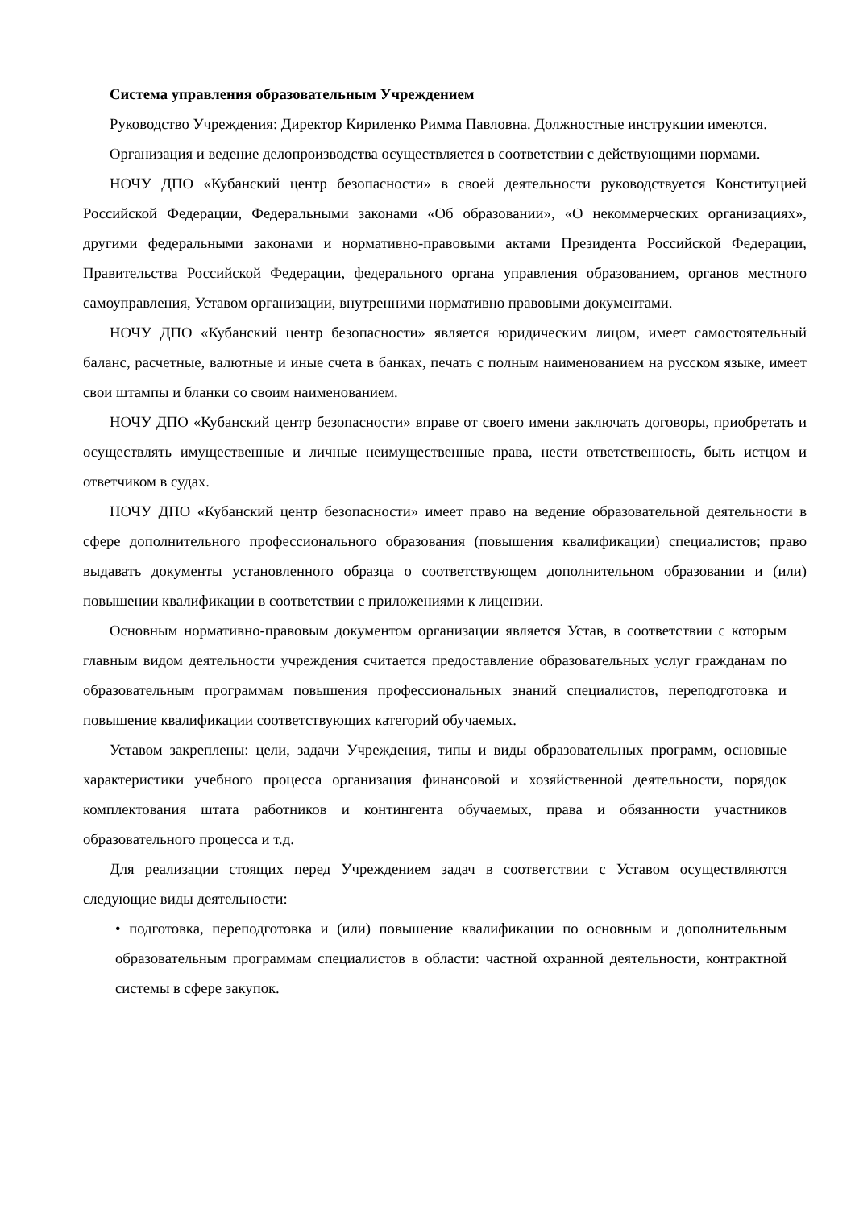Система управления образовательным Учреждением
Руководство Учреждения: Директор Кириленко Римма Павловна. Должностные инструкции имеются. Организация и ведение делопроизводства осуществляется в соответствии с действующими нормами.
НОЧУ ДПО «Кубанский центр безопасности» в своей деятельности руководствуется Конституцией Российской Федерации, Федеральными законами «Об образовании», «О некоммерческих организациях», другими федеральными законами и нормативно-правовыми актами Президента Российской Федерации, Правительства Российской Федерации, федерального органа управления образованием, органов местного самоуправления, Уставом организации, внутренними нормативно правовыми документами.
НОЧУ ДПО «Кубанский центр безопасности» является юридическим лицом, имеет самостоятельный баланс, расчетные, валютные и иные счета в банках, печать с полным наименованием на русском языке, имеет свои штампы и бланки со своим наименованием.
НОЧУ ДПО «Кубанский центр безопасности» вправе от своего имени заключать договоры, приобретать и осуществлять имущественные и личные неимущественные права, нести ответственность, быть истцом и ответчиком в судах.
НОЧУ ДПО «Кубанский центр безопасности» имеет право на ведение образовательной деятельности в сфере дополнительного профессионального образования (повышения квалификации) специалистов; право выдавать документы установленного образца о соответствующем дополнительном образовании и (или) повышении квалификации в соответствии с приложениями к лицензии.
Основным нормативно-правовым документом организации является Устав, в соответствии с которым главным видом деятельности учреждения считается предоставление образовательных услуг гражданам по образовательным программам повышения профессиональных знаний специалистов, переподготовка и повышение квалификации соответствующих категорий обучаемых.
Уставом закреплены: цели, задачи Учреждения, типы и виды образовательных программ, основные характеристики учебного процесса организация финансовой и хозяйственной деятельности, порядок комплектования штата работников и контингента обучаемых, права и обязанности участников образовательного процесса и т.д.
Для реализации стоящих перед Учреждением задач в соответствии с Уставом осуществляются следующие виды деятельности:
• подготовка, переподготовка и (или) повышение квалификации по основным и дополнительным образовательным программам специалистов в области: частной охранной деятельности, контрактной системы в сфере закупок.